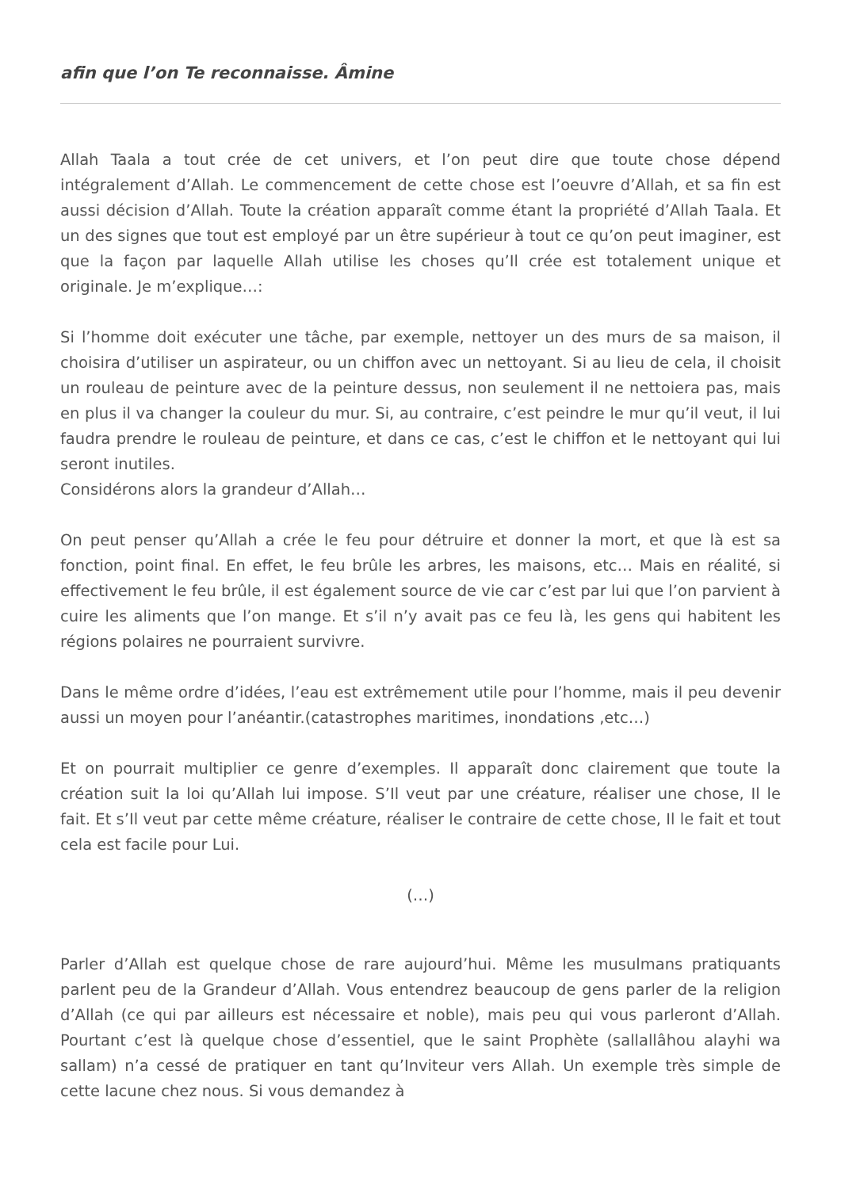afin que l’on Te reconnaisse. Âmine
Allah Taala a tout crée de cet univers, et l’on peut dire que toute chose dépend intégralement d’Allah. Le commencement de cette chose est l’oeuvre d’Allah, et sa fin est aussi décision d’Allah. Toute la création apparaît comme étant la propriété d’Allah Taala. Et un des signes que tout est employé par un être supérieur à tout ce qu’on peut imaginer, est que la façon par laquelle Allah utilise les choses qu’Il crée est totalement unique et originale. Je m’explique…:
Si l’homme doit exécuter une tâche, par exemple, nettoyer un des murs de sa maison, il choisira d’utiliser un aspirateur, ou un chiffon avec un nettoyant. Si au lieu de cela, il choisit un rouleau de peinture avec de la peinture dessus, non seulement il ne nettoiera pas, mais en plus il va changer la couleur du mur. Si, au contraire, c’est peindre le mur qu’il veut, il lui faudra prendre le rouleau de peinture, et dans ce cas, c’est le chiffon et le nettoyant qui lui seront inutiles.
Considérons alors la grandeur d’Allah…
On peut penser qu’Allah a crée le feu pour détruire et donner la mort, et que là est sa fonction, point final. En effet, le feu brûle les arbres, les maisons, etc… Mais en réalité, si effectivement le feu brûle, il est également source de vie car c’est par lui que l’on parvient à cuire les aliments que l’on mange. Et s’il n’y avait pas ce feu là, les gens qui habitent les régions polaires ne pourraient survivre.
Dans le même ordre d’idées, l’eau est extrêmement utile pour l’homme, mais il peu devenir aussi un moyen pour l’anéantir.(catastrophes maritimes, inondations ,etc…)
Et on pourrait multiplier ce genre d’exemples. Il apparaît donc clairement que toute la création suit la loi qu’Allah lui impose. S’Il veut par une créature, réaliser une chose, Il le fait. Et s’Il veut par cette même créature, réaliser le contraire de cette chose, Il le fait et tout cela est facile pour Lui.
(…)
Parler d’Allah est quelque chose de rare aujourd’hui. Même les musulmans pratiquants parlent peu de la Grandeur d’Allah. Vous entendrez beaucoup de gens parler de la religion d’Allah (ce qui par ailleurs est nécessaire et noble), mais peu qui vous parleront d’Allah. Pourtant c’est là quelque chose d’essentiel, que le saint Prophète (sallallâhou alayhi wa sallam) n’a cessé de pratiquer en tant qu’Inviteur vers Allah. Un exemple très simple de cette lacune chez nous. Si vous demandez à